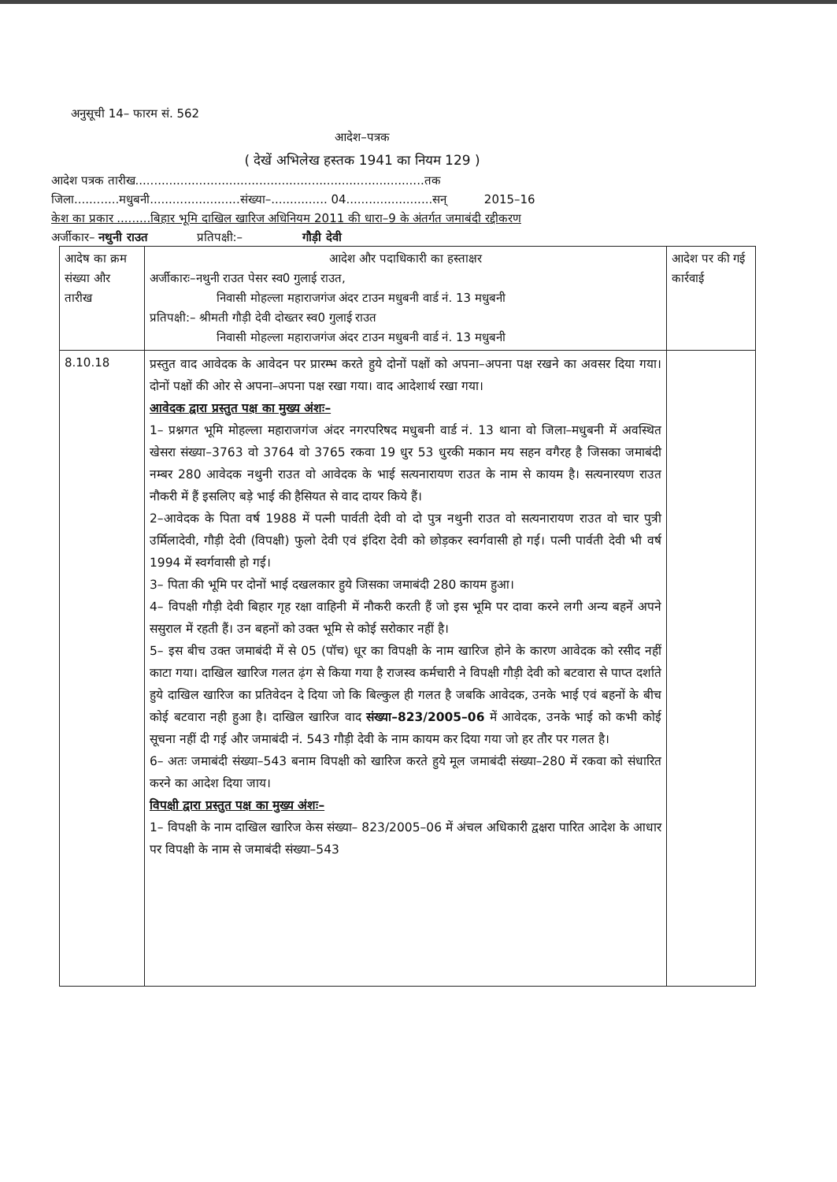अनुसूची 14– फारम सं. 562
आदेश–पत्रक
( देखें अभिलेख हस्तक 1941 का नियम 129 )
आदेश पत्रक तारीख.............................................................................तक
जिला............मधुबनी........................संख्या–............... 04.......................सन् 2015–16
केश का प्रकार .........बिहार भूमि दाखिल खारिज अधिनियम 2011 की धारा–9 के अंतर्गत जमाबंदी रद्दीकरण
अर्जीकार– नथुनी राउत प्रतिपक्षी:– गौड़ी देवी
| आदेष का क्रम संख्या और तारीख | आदेश और पदाधिकारी का हस्ताक्षर अर्जीकारः–नथुनी राउत पेसर स्व0 गुलाई राउत, निवासी मोहल्ला महाराजगंज अंदर टाउन मधुबनी वार्ड नं. 13 मधुबनी प्रतिपक्षी:– श्रीमती गौड़ी देवी दोख्तर स्व0 गुलाई राउत निवासी मोहल्ला महाराजगंज अंदर टाउन मधुबनी वार्ड नं. 13 मधुबनी | आदेश पर की गई कार्रवाई |
| 8.10.18 | प्रस्तुत वाद आवेदक के आवेदन पर प्रारम्भ करते हुये दोनों पक्षों को अपना–अपना पक्ष रखने का अवसर दिया गया। दोनों पक्षों की ओर से अपना–अपना पक्ष रखा गया। वाद आदेशार्थ रखा गया। आवेदक द्वारा प्रस्तुत पक्ष का मुख्य अंशः– 1– प्रश्नगत भूमि मोहल्ला महाराजगंज अंदर नगरपरिषद मधुबनी वार्ड नं. 13 थाना वो जिला–मधुबनी में अवस्थित खेसरा संख्या–3763 वो 3764 वो 3765 रकवा 19 धुर 53 धुरकी मकान मय सहन वगैरह है जिसका जमाबंदी नम्बर 280 आवेदक नथुनी राउत वो आवेदक के भाई सत्यनारायण राउत के नाम से कायम है। सत्यनारयण राउत नौकरी में हैं इसलिए बड़े भाई की हैसियत से वाद दायर किये हैं। 2–आवेदक के पिता वर्ष 1988 में पत्नी पार्वती देवी वो दो पुत्र नथुनी राउत वो सत्यनारायण राउत वो चार पुत्री उर्मिलादेवी, गौड़ी देवी (विपक्षी) फुलो देवी एवं इंदिरा देवी को छोड़कर स्वर्गवासी हो गई। पत्नी पार्वती देवी भी वर्ष 1994 में स्वर्गवासी हो गई। 3– पिता की भूमि पर दोनों भाई दखलकार हुये जिसका जमाबंदी 280 कायम हुआ। 4– विपक्षी गौड़ी देवी बिहार गृह रक्षा वाहिनी में नौकरी करती हैं जो इस भूमि पर दावा करने लगी अन्य बहनें अपने ससुराल में रहती हैं। उन बहनों को उक्त भूमि से कोई सरोकार नहीं है। 5– इस बीच उक्त जमाबंदी में से 05 (पॉच) धूर का विपक्षी के नाम खारिज होने के कारण आवेदक को रसीद नहीं काटा गया। दाखिल खारिज गलत ढ़ंग से किया गया है राजस्व कर्मचारी ने विपक्षी गौड़ी देवी को बटवारा से पाप्त दर्शाते हुये दाखिल खारिज का प्रतिवेदन दे दिया जो कि बिल्कुल ही गलत है जबकि आवेदक, उनके भाई एवं बहनों के बीच कोई बटवारा नही हुआ है। दाखिल खारिज वाद संख्या–823/2005–06 में आवेदक, उनके भाई को कभी कोई सूचना नहीं दी गई और जमाबंदी नं. 543 गौड़ी देवी के नाम कायम कर दिया गया जो हर तौर पर गलत है। 6– अतः जमाबंदी संख्या–543 बनाम विपक्षी को खारिज करते हुये मूल जमाबंदी संख्या–280 में रकवा को संधारित करने का आदेश दिया जाय। विपक्षी द्वारा प्रस्तुत पक्ष का मुख्य अंशः– 1– विपक्षी के नाम दाखिल खारिज केस संख्या– 823/2005–06 में अंचल अधिकारी द्वक्षरा पारित आदेश के आधार पर विपक्षी के नाम से जमाबंदी संख्या–543 | |